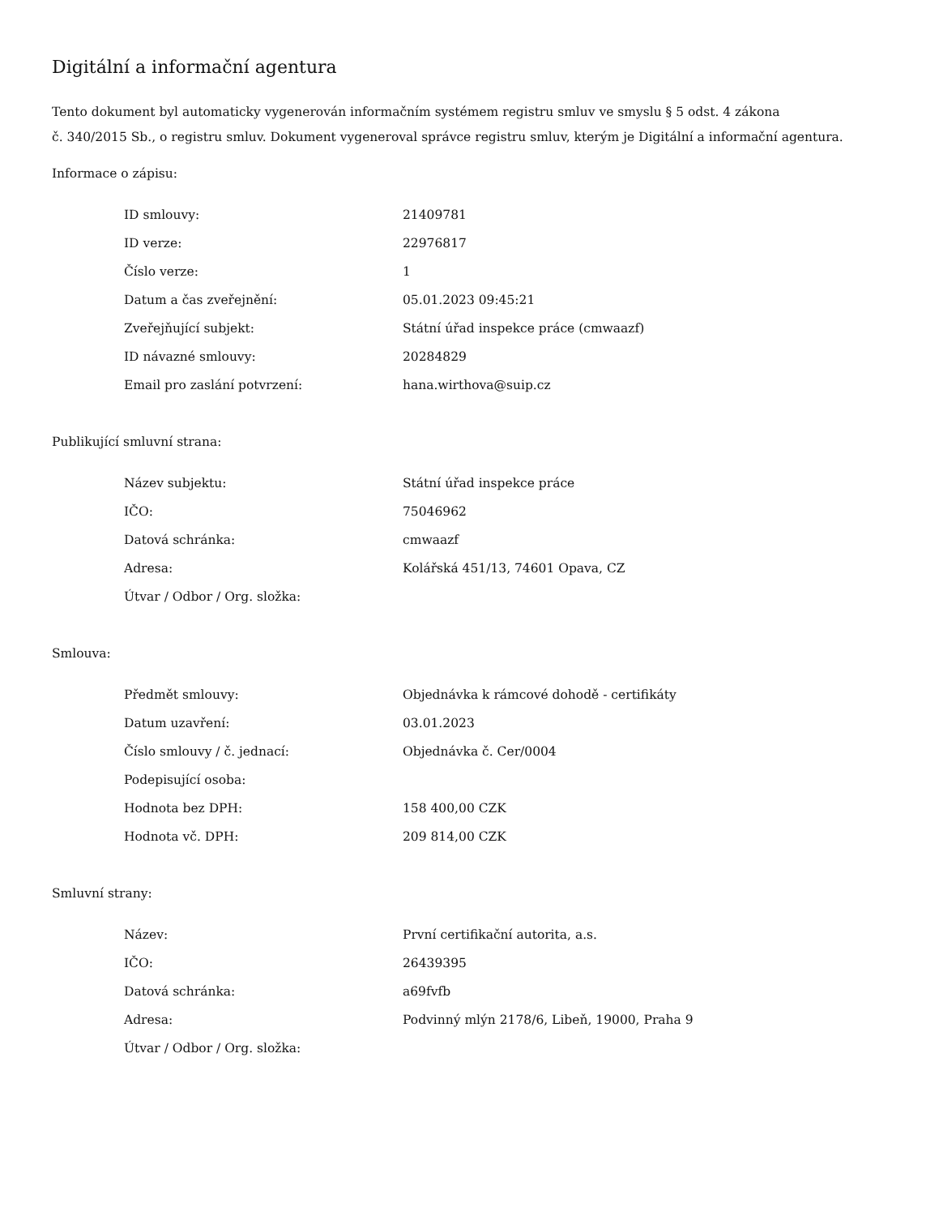Digitální a informační agentura
Tento dokument byl automaticky vygenerován informačním systémem registru smluv ve smyslu § 5 odst. 4 zákona
č. 340/2015 Sb., o registru smluv. Dokument vygeneroval správce registru smluv, kterým je Digitální a informační agentura.
Informace o zápisu:
| ID smlouvy: | 21409781 |
| ID verze: | 22976817 |
| Číslo verze: | 1 |
| Datum a čas zveřejnění: | 05.01.2023 09:45:21 |
| Zveřejňující subjekt: | Státní úřad inspekce práce (cmwaazf) |
| ID návazné smlouvy: | 20284829 |
| Email pro zaslání potvrzení: | hana.wirthova@suip.cz |
Publikující smluvní strana:
| Název subjektu: | Státní úřad inspekce práce |
| IČO: | 75046962 |
| Datová schránka: | cmwaazf |
| Adresa: | Kolářská 451/13, 74601 Opava, CZ |
| Útvar / Odbor / Org. složka: | |
Smlouva:
| Předmět smlouvy: | Objednávka k rámcové dohodě - certifikáty |
| Datum uzavření: | 03.01.2023 |
| Číslo smlouvy / č. jednací: | Objednávka č. Cer/0004 |
| Podepisující osoba: | |
| Hodnota bez DPH: | 158 400,00 CZK |
| Hodnota vč. DPH: | 209 814,00 CZK |
Smluvní strany:
| Název: | První certifikační autorita, a.s. |
| IČO: | 26439395 |
| Datová schránka: | a69fvfb |
| Adresa: | Podvinný mlýn 2178/6, Libeň, 19000, Praha 9 |
| Útvar / Odbor / Org. složka: | |